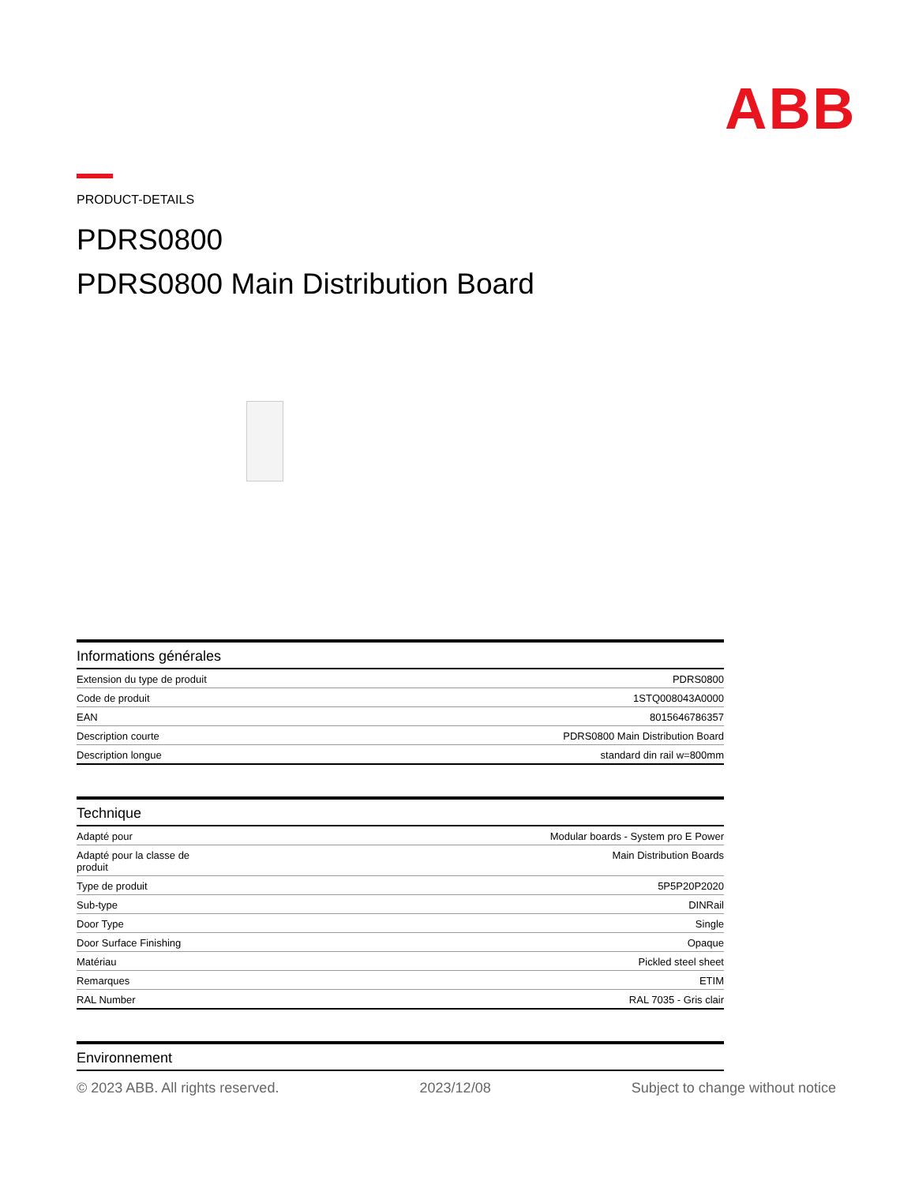ABB
PRODUCT-DETAILS
PDRS0800
PDRS0800 Main Distribution Board
Informations générales
| Extension du type de produit | PDRS0800 |
| Code de produit | 1STQ008043A0000 |
| EAN | 8015646786357 |
| Description courte | PDRS0800 Main Distribution Board |
| Description longue | standard din rail w=800mm |
Technique
| Adapté pour | Modular boards - System pro E Power |
| Adapté pour la classe de produit | Main Distribution Boards |
| Type de produit | 5P5P20P2020 |
| Sub-type | DINRail |
| Door Type | Single |
| Door Surface Finishing | Opaque |
| Matériau | Pickled steel sheet |
| Remarques | ETIM |
| RAL Number | RAL 7035 - Gris clair |
Environnement
© 2023 ABB. All rights reserved. 2023/12/08 Subject to change without notice